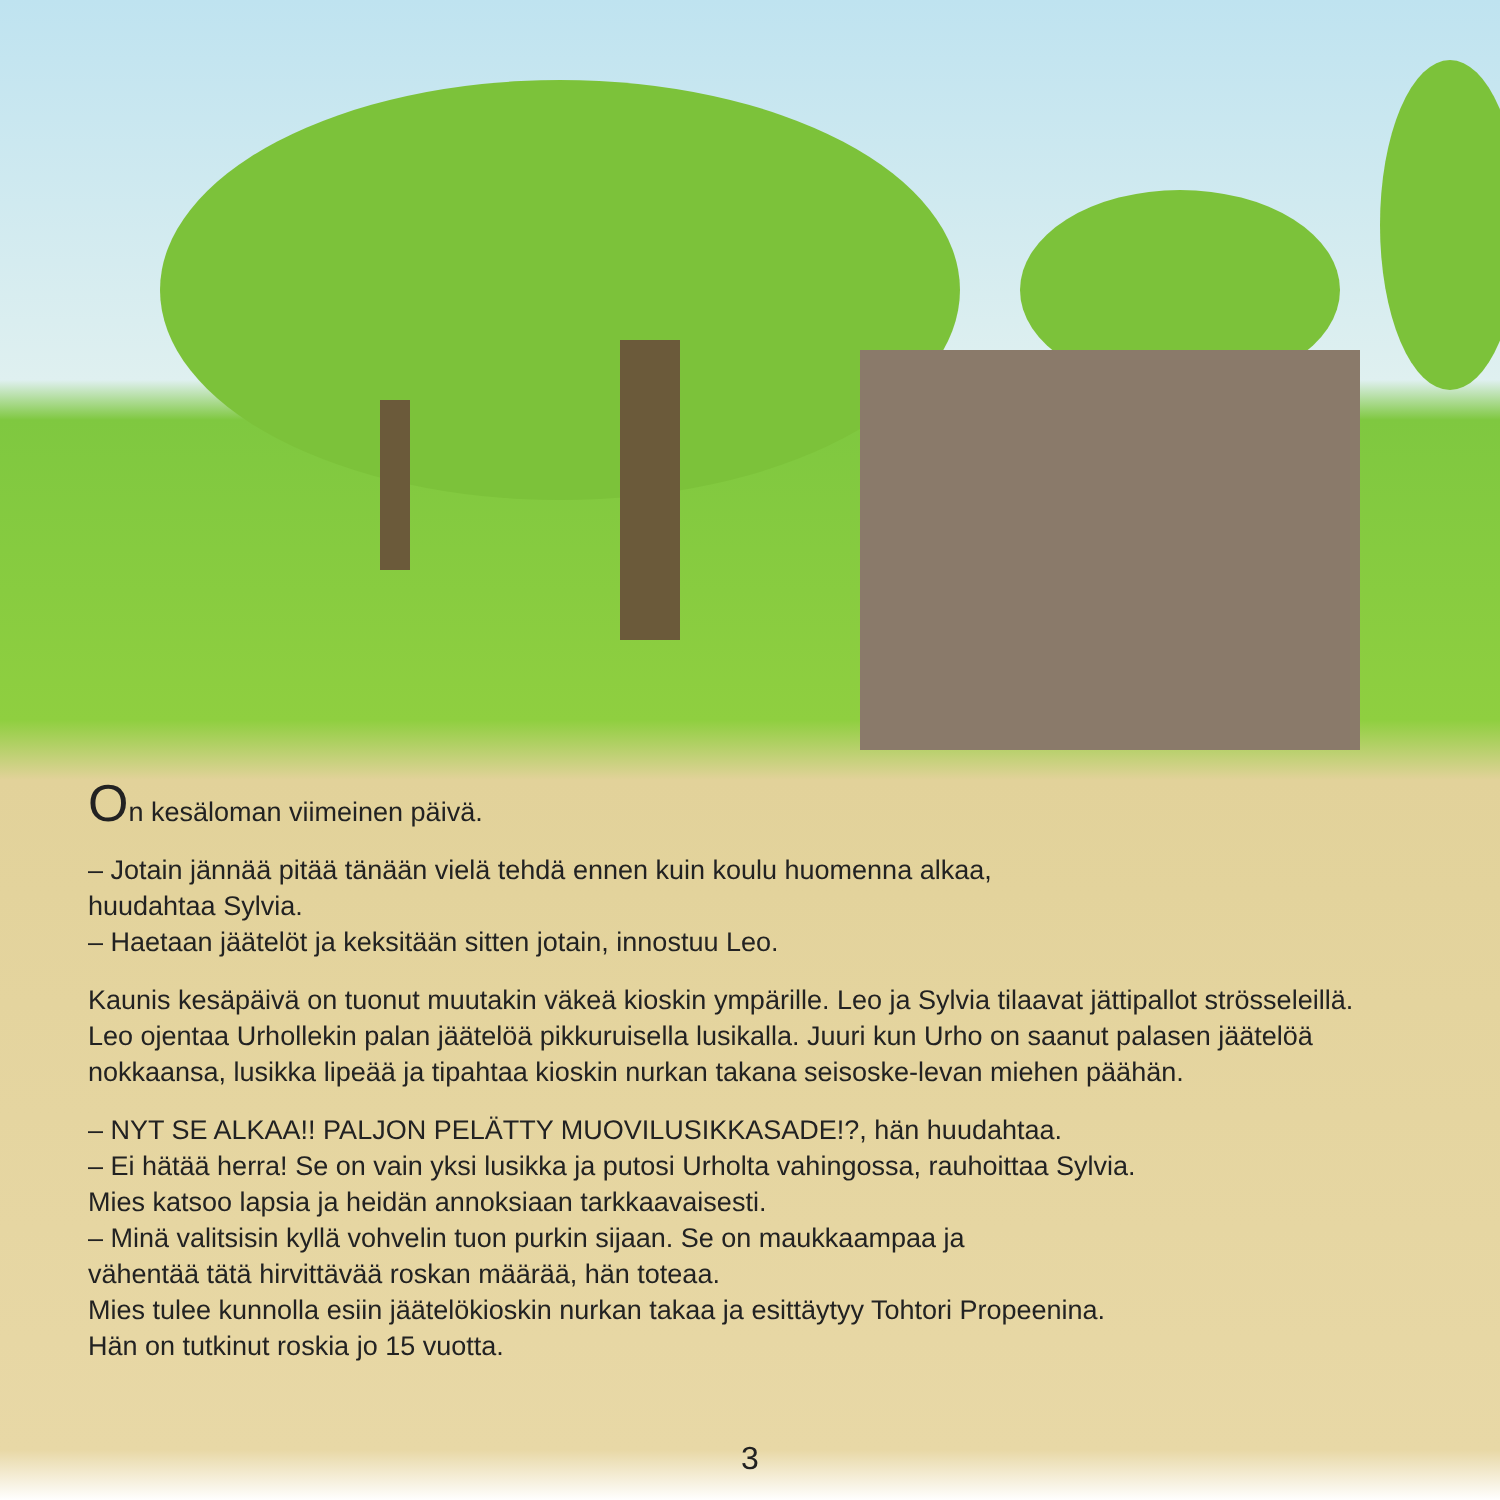On kesäloman viimeinen päivä.
– Jotain jännää pitää tänään vielä tehdä ennen kuin koulu huomenna alkaa,
huudahtaa Sylvia.
– Haetaan jäätelöt ja keksitään sitten jotain, innostuu Leo.
Kaunis kesäpäivä on tuonut muutakin väkeä kioskin ympärille. Leo ja Sylvia tilaavat jättipallot strösseleillä. Leo ojentaa Urhollekin palan jäätelöä pikkuruisella lusikalla. Juuri kun Urho on saanut palasen jäätelöä nokkaansa, lusikka lipeää ja tipahtaa kioskin nurkan takana seisoske-levan miehen päähän.
– NYT SE ALKAA!! PALJON PELÄTTY MUOVILUSIKKASADE!?, hän huudahtaa.
– Ei hätää herra! Se on vain yksi lusikka ja putosi Urholta vahingossa, rauhoittaa Sylvia.
Mies katsoo lapsia ja heidän annoksiaan tarkkaavaisesti.
– Minä valitsisin kyllä vohvelin tuon purkin sijaan. Se on maukkaampaa ja
vähentää tätä hirvittävää roskan määrää, hän toteaa.
Mies tulee kunnolla esiin jäätelökioskin nurkan takaa ja esittäytyy Tohtori Propeenina.
Hän on tutkinut roskia jo 15 vuotta.
3